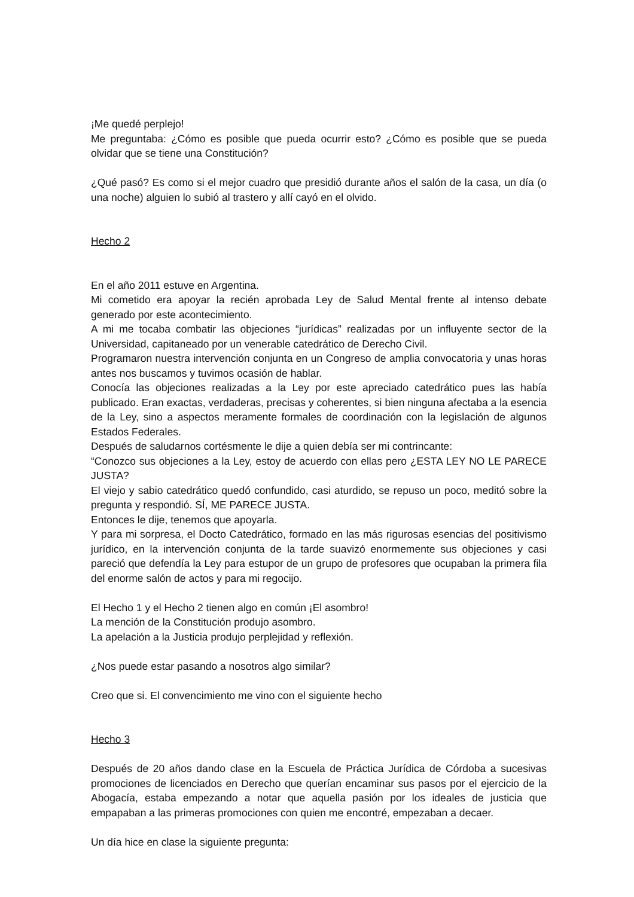¡Me quedé perplejo!
Me preguntaba: ¿Cómo es posible que pueda ocurrir esto? ¿Cómo es posible que se pueda olvidar que se tiene una Constitución?
¿Qué pasó? Es como si el mejor cuadro que presidió durante años el salón de la casa, un día (o una noche) alguien lo subió al trastero y allí cayó en el olvido.
Hecho 2
En el año 2011 estuve en Argentina.
Mi cometido era apoyar la recién aprobada Ley de Salud Mental frente al intenso debate generado por este acontecimiento.
A mi me tocaba combatir las objeciones “jurídicas” realizadas por un influyente sector de la Universidad, capitaneado por un venerable catedrático de Derecho Civil.
Programaron nuestra intervención conjunta en un Congreso de amplia convocatoria y unas horas antes nos buscamos y tuvimos ocasión de hablar.
Conocía las objeciones realizadas a la Ley por este apreciado catedrático pues las había publicado. Eran exactas, verdaderas, precisas y coherentes, si bien ninguna afectaba a la esencia de la Ley, sino a aspectos meramente formales de coordinación con la legislación de algunos Estados Federales.
Después de saludarnos cortésmente le dije a quien debía ser mi contrincante:
“Conozco sus objeciones a la Ley, estoy de acuerdo con ellas pero ¿ESTA LEY NO LE PARECE JUSTA?
El viejo y sabio catedrático quedó confundido, casi aturdido, se repuso un poco, meditó sobre la pregunta y respondió. SÍ, ME PARECE JUSTA.
Entonces le dije, tenemos que apoyarla.
Y para mi sorpresa, el Docto Catedrático, formado en las más rigurosas esencias del positivismo jurídico, en la intervención conjunta de la tarde suavizó enormemente sus objeciones y casi pareció que defendía la Ley para estupor de un grupo de profesores que ocupaban la primera fila del enorme salón de actos y para mi regocijo.
El Hecho 1 y el Hecho 2 tienen algo en común ¡El asombro!
La mención de la Constitución produjo asombro.
La apelación a la Justicia produjo perplejidad y reflexión.
¿Nos puede estar pasando a nosotros algo similar?
Creo que si. El convencimiento me vino con el siguiente hecho
Hecho 3
Después de 20 años dando clase en la Escuela de Práctica Jurídica de Córdoba a sucesivas promociones de licenciados en Derecho que querían encaminar sus pasos por el ejercicio de la Abogacía, estaba empezando a notar que aquella pasión por los ideales de justicia que empapaban a las primeras promociones con quien me encontré, empezaban a decaer.
Un día hice en clase la siguiente pregunta: